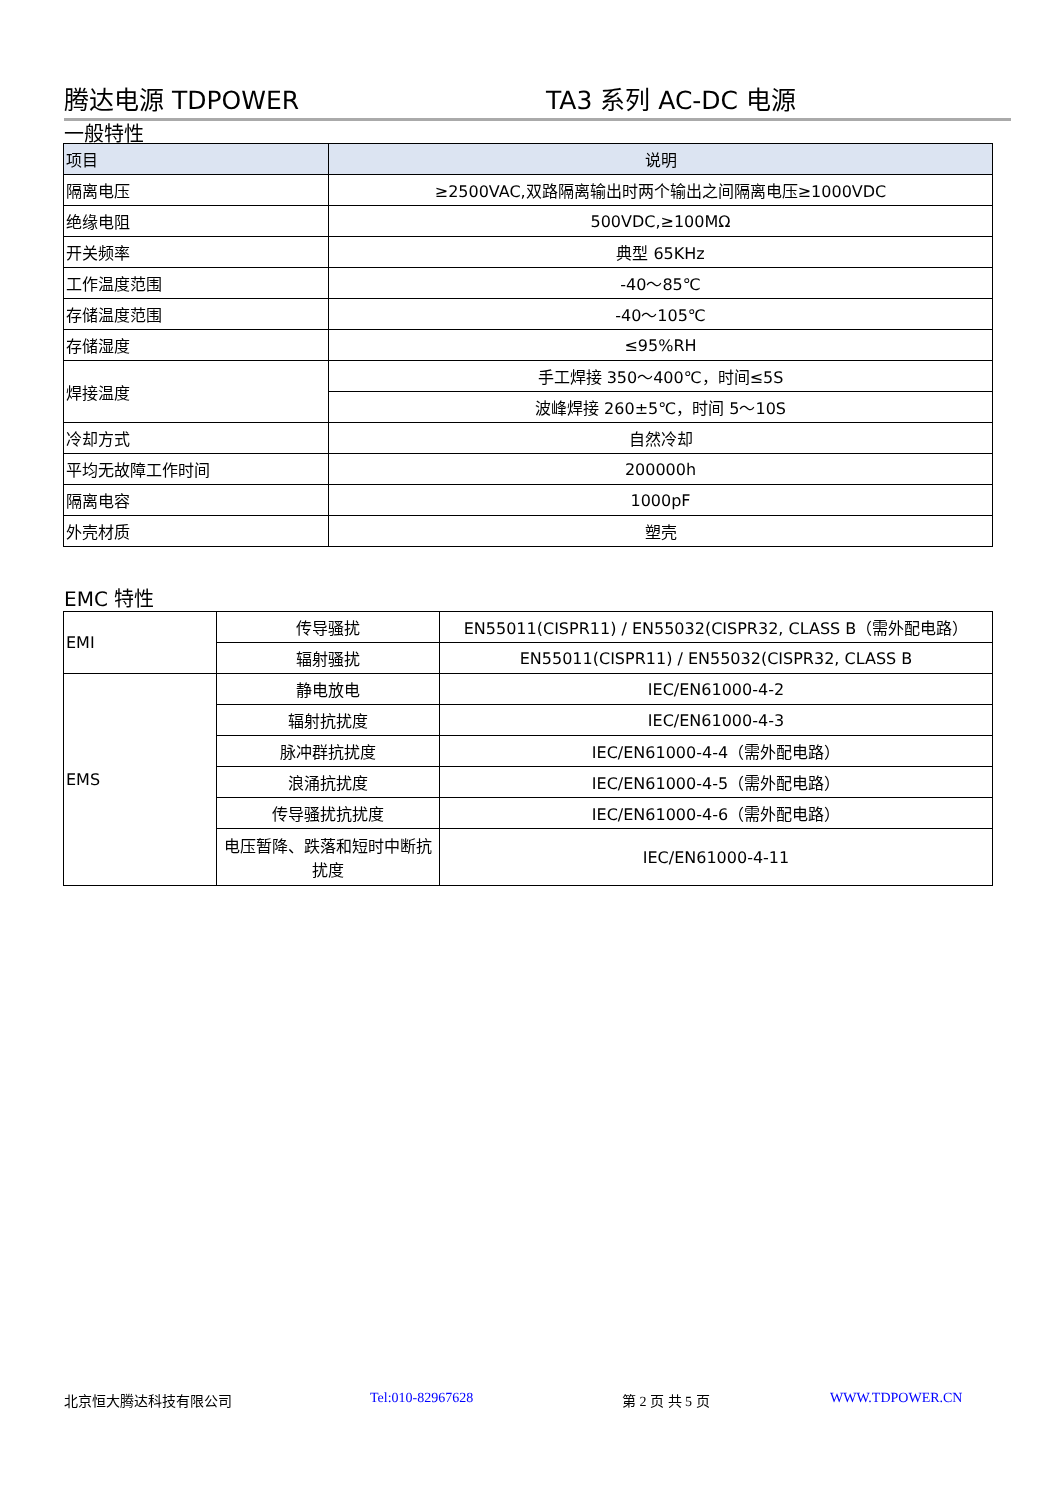腾达电源 TDPOWER TA3 系列 AC-DC 电源
一般特性
| 项目 | 说明 |
| --- | --- |
| 隔离电压 | ≥2500VAC,双路隔离输出时两个输出之间隔离电压≥1000VDC |
| 绝缘电阻 | 500VDC,≥100MΩ |
| 开关频率 | 典型 65KHz |
| 工作温度范围 | -40～85℃ |
| 存储温度范围 | -40～105℃ |
| 存储湿度 | ≤95%RH |
| 焊接温度 | 手工焊接 350～400℃，时间≤5S |
| | 波峰焊接 260±5℃，时间 5～10S |
| 冷却方式 | 自然冷却 |
| 平均无故障工作时间 | 200000h |
| 隔离电容 | 1000pF |
| 外壳材质 | 塑壳 |
EMC 特性
| EMI | 传导骚扰 | EN55011(CISPR11) / EN55032(CISPR32, CLASS B（需外配电路） |
| | 辐射骚扰 | EN55011(CISPR11) / EN55032(CISPR32, CLASS B |
| EMS | 静电放电 | IEC/EN61000-4-2 |
| | 辐射抗扰度 | IEC/EN61000-4-3 |
| | 脉冲群抗扰度 | IEC/EN61000-4-4（需外配电路） |
| | 浪涌抗扰度 | IEC/EN61000-4-5（需外配电路） |
| | 传导骚扰抗扰度 | IEC/EN61000-4-6（需外配电路） |
| | 电压暂降、跌落和短时中断抗扰度 | IEC/EN61000-4-11 |
北京恒大腾达科技有限公司 Tel:010-82967628 第 2 页 共 5 页 WWW.TDPOWER.CN